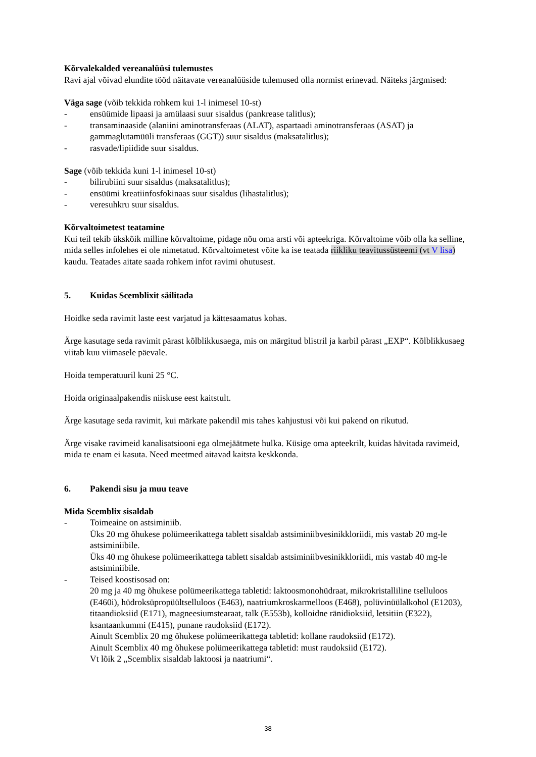Kõrvalekalded vereanalüüsi tulemustes
Ravi ajal võivad elundite tööd näitavate vereanalüüside tulemused olla normist erinevad. Näiteks järgmised:
Väga sage (võib tekkida rohkem kui 1-l inimesel 10-st)
- ensüümide lipaasi ja amülaasi suur sisaldus (pankrease talitlus);
- transaminaaside (alaniini aminotransferaas (ALAT), aspartaadi aminotransferaas (ASAT) ja gammaglutamüüli transferaas (GGT)) suur sisaldus (maksatalitlus);
- rasvade/lipiidide suur sisaldus.
Sage (võib tekkida kuni 1-l inimesel 10-st)
- bilirubiini suur sisaldus (maksatalitlus);
- ensüümi kreatiinfosfokinaas suur sisaldus (lihastalitlus);
- veresuhkru suur sisaldus.
Kõrvaltoimetest teatamine
Kui teil tekib ükskõik milline kõrvaltoime, pidage nõu oma arsti või apteekriga. Kõrvaltoime võib olla ka selline, mida selles infolehes ei ole nimetatud. Kõrvaltoimetest võite ka ise teatada riikliku teavitussüsteemi (vt V lisa) kaudu. Teatades aitate saada rohkem infot ravimi ohutusest.
5. Kuidas Scemblixit säilitada
Hoidke seda ravimit laste eest varjatud ja kättesaamatus kohas.
Ärge kasutage seda ravimit pärast kõlblikkusaega, mis on märgitud blistril ja karbil pärast „EXP“. Kõlblikkusaeg viitab kuu viimasele päevale.
Hoida temperatuuril kuni 25 °C.
Hoida originaalpakendis niiskuse eest kaitstult.
Ärge kasutage seda ravimit, kui märkate pakendil mis tahes kahjustusi või kui pakend on rikutud.
Ärge visake ravimeid kanalisatsiooni ega olmejäätmete hulka. Küsige oma apteekrilt, kuidas hävitada ravimeid, mida te enam ei kasuta. Need meetmed aitavad kaitsta keskkonda.
6. Pakendi sisu ja muu teave
Mida Scemblix sisaldab
- Toimeaine on astsiminiib.
Üks 20 mg õhukese polümeerikattega tablett sisaldab astsiminiibvesinikkloriidi, mis vastab 20 mg-le astsiminiibile.
Üks 40 mg õhukese polümeerikattega tablett sisaldab astsiminiibvesinikkloriidi, mis vastab 40 mg-le astsiminiibile.
- Teised koostisosad on:
20 mg ja 40 mg õhukese polümeerikattega tabletid: laktoosmonohüdraat, mikrokristalliline tselluloos (E460i), hüdroksüpropüültselluloos (E463), naatriumkroskarmelloos (E468), polüvinüülalkohol (E1203), titaandioksiid (E171), magneesiumstearaat, talk (E553b), kolloidne ränidioksiid, letsitiin (E322), ksantaankummi (E415), punane raudoksiid (E172).
Ainult Scemblix 20 mg õhukese polümeerikattega tabletid: kollane raudoksiid (E172).
Ainult Scemblix 40 mg õhukese polümeerikattega tabletid: must raudoksiid (E172).
Vt lõik 2 „Scemblix sisaldab laktoosi ja naatriumi“.
38